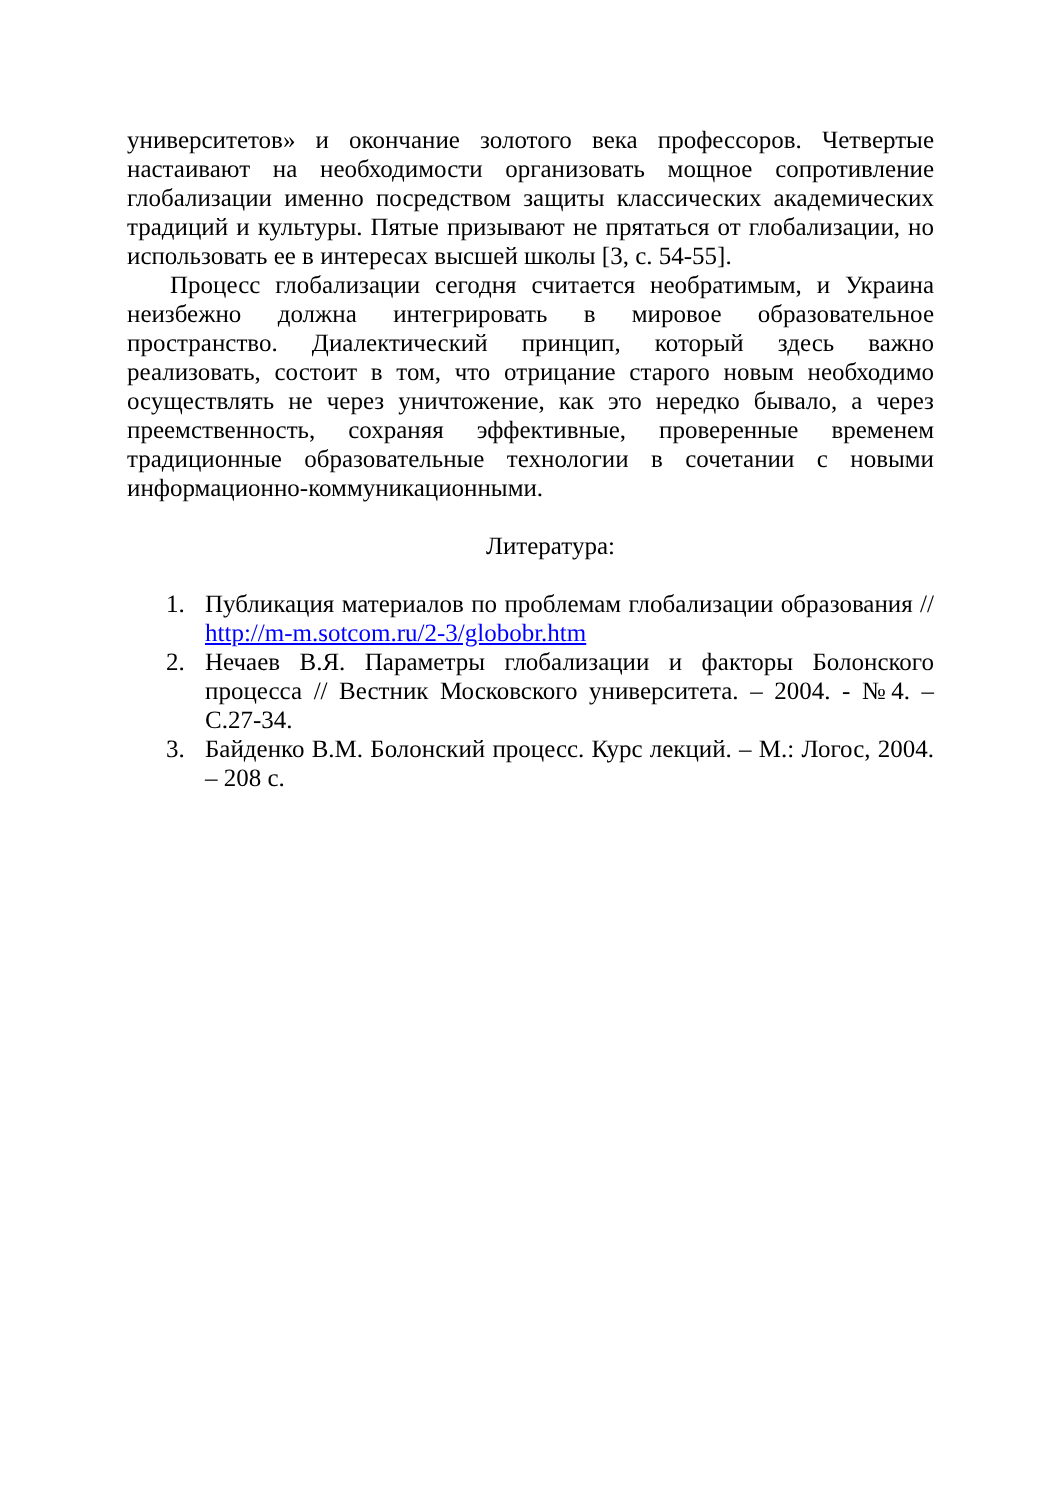университетов» и окончание золотого века профессоров. Четвертые настаивают на необходимости организовать мощное сопротивление глобализации именно посредством защиты классических академических традиций и культуры. Пятые призывают не прятаться от глобализации, но использовать ее в интересах высшей школы [3, с. 54-55].
Процесс глобализации сегодня считается необратимым, и Украина неизбежно должна интегрировать в мировое образовательное пространство. Диалектический принцип, который здесь важно реализовать, состоит в том, что отрицание старого новым необходимо осуществлять не через уничтожение, как это нередко бывало, а через преемственность, сохраняя эффективные, проверенные временем традиционные образовательные технологии в сочетании с новыми информационно-коммуникационными.
Литература:
1. Публикация материалов по проблемам глобализации образования // http://m-m.sotcom.ru/2-3/globobr.htm
2. Нечаев В.Я. Параметры глобализации и факторы Болонского процесса // Вестник Московского университета. – 2004. - №4. – С.27-34.
3. Байденко В.М. Болонский процесс. Курс лекций. – М.: Логос, 2004. – 208 с.